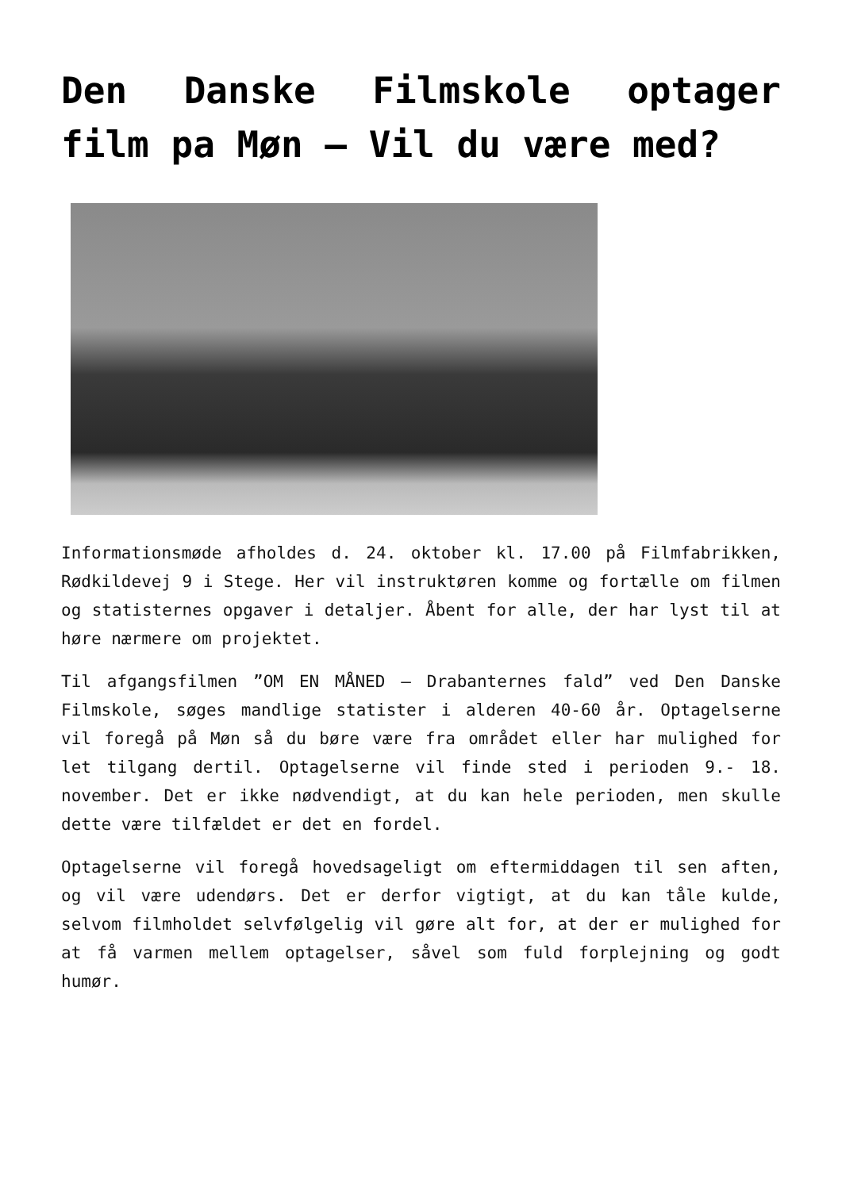Den Danske Filmskole optager film pa Møn – Vil du være med?
Informationsmøde afholdes d. 24. oktober kl. 17.00 på Filmfabrikken, Rødkildevej 9 i Stege. Her vil instruktøren komme og fortælle om filmen og statisternes opgaver i detaljer. Åbent for alle, der har lyst til at høre nærmere om projektet.
Til afgangsfilmen ”OM EN MÅNED – Drabanternes fald” ved Den Danske Filmskole, søges mandlige statister i alderen 40-60 år. Optagelserne vil foregå på Møn så du børe være fra området eller har mulighed for let tilgang dertil. Optagelserne vil finde sted i perioden 9.- 18. november. Det er ikke nødvendigt, at du kan hele perioden, men skulle dette være tilfældet er det en fordel.
Optagelserne vil foregå hovedsageligt om eftermiddagen til sen aften, og vil være udendørs. Det er derfor vigtigt, at du kan tåle kulde, selvom filmholdet selvfølgelig vil gøre alt for, at der er mulighed for at få varmen mellem optagelser, såvel som fuld forplejning og godt humør.